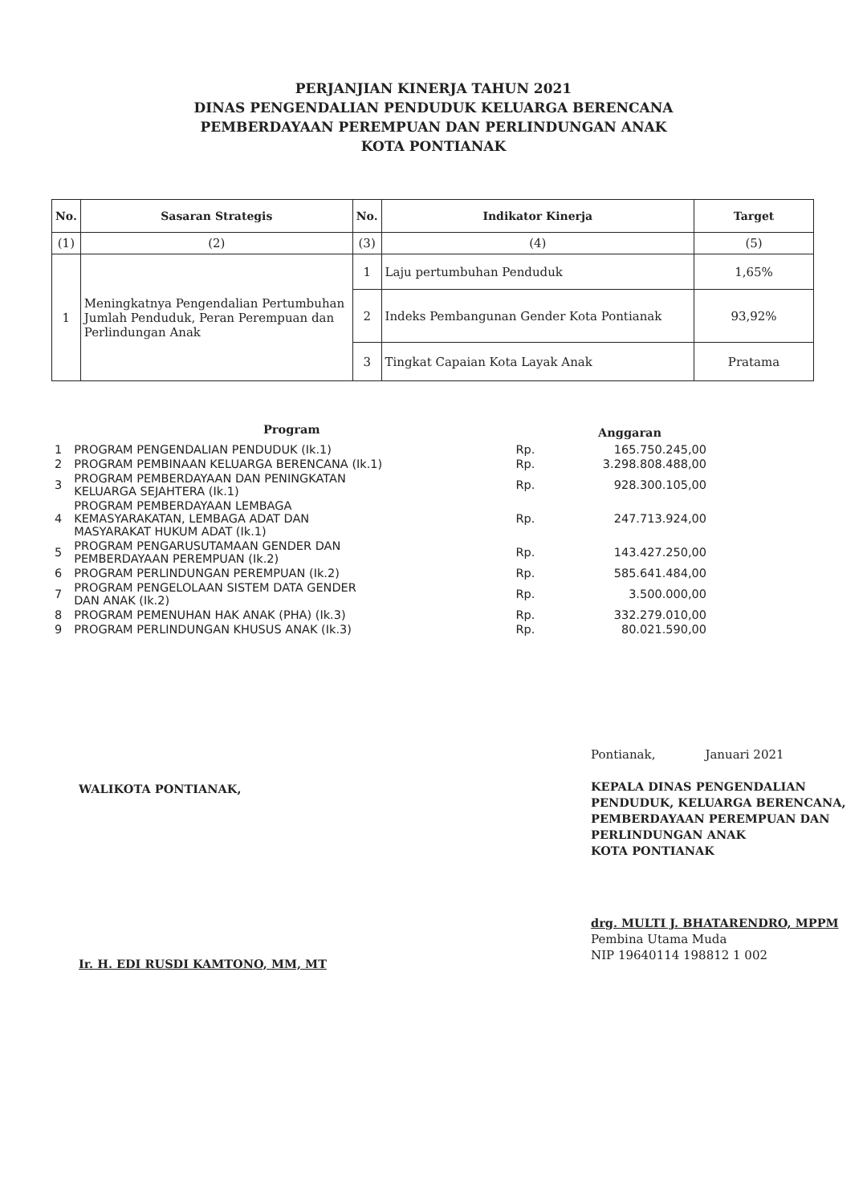PERJANJIAN KINERJA TAHUN 2021
DINAS PENGENDALIAN PENDUDUK KELUARGA BERENCANA
PEMBERDAYAAN PEREMPUAN DAN PERLINDUNGAN ANAK
KOTA PONTIANAK
| No. | Sasaran Strategis | No. | Indikator Kinerja | Target |
| --- | --- | --- | --- | --- |
| (1) | (2) | (3) | (4) | (5) |
| 1 | Meningkatnya Pengendalian Pertumbuhan Jumlah Penduduk, Peran Perempuan dan Perlindungan Anak | 1 | Laju pertumbuhan Penduduk | 1,65% |
| | | 2 | Indeks Pembangunan Gender Kota Pontianak | 93,92% |
| | | 3 | Tingkat Capaian Kota Layak Anak | Pratama |
| | Program | | Anggaran |
| 1 | PROGRAM PENGENDALIAN PENDUDUK (Ik.1) | Rp. | 165.750.245,00 |
| 2 | PROGRAM PEMBINAAN KELUARGA BERENCANA (Ik.1) | Rp. | 3.298.808.488,00 |
| 3 | PROGRAM PEMBERDAYAAN DAN PENINGKATAN KELUARGA SEJAHTERA (Ik.1) | Rp. | 928.300.105,00 |
| 4 | PROGRAM PEMBERDAYAAN LEMBAGA KEMASYARAKATAN, LEMBAGA ADAT DAN MASYARAKAT HUKUM ADAT (Ik.1) | Rp. | 247.713.924,00 |
| 5 | PROGRAM PENGARUSUTAMAAN GENDER DAN PEMBERDAYAAN PEREMPUAN (Ik.2) | Rp. | 143.427.250,00 |
| 6 | PROGRAM PERLINDUNGAN PEREMPUAN (Ik.2) | Rp. | 585.641.484,00 |
| 7 | PROGRAM PENGELOLAAN SISTEM DATA GENDER DAN ANAK (Ik.2) | Rp. | 3.500.000,00 |
| 8 | PROGRAM PEMENUHAN HAK ANAK (PHA) (Ik.3) | Rp. | 332.279.010,00 |
| 9 | PROGRAM PERLINDUNGAN KHUSUS ANAK (Ik.3) | Rp. | 80.021.590,00 |
WALIKOTA PONTIANAK,
Ir. H. EDI RUSDI KAMTONO, MM, MT
Pontianak, Januari 2021
KEPALA DINAS PENGENDALIAN
PENDUDUK, KELUARGA BERENCANA,
PEMBERDAYAAN PEREMPUAN DAN
PERLINDUNGAN ANAK
KOTA PONTIANAK
drg. MULTI J. BHATARENDRO, MPPM
Pembina Utama Muda
NIP 19640114 198812 1 002